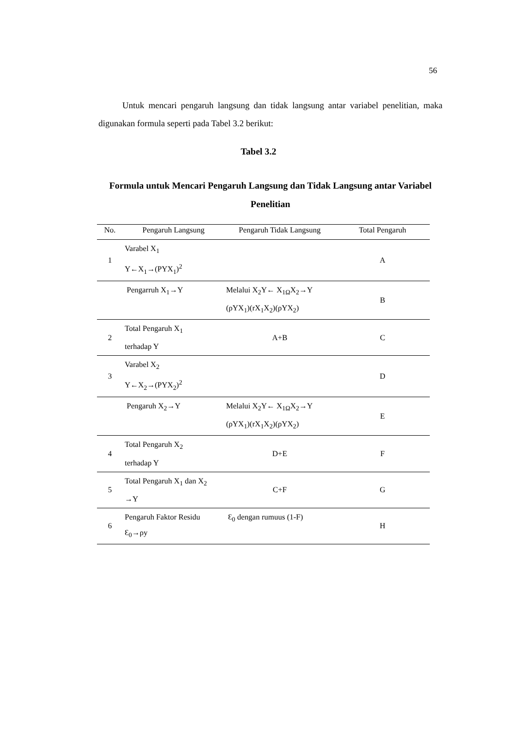56
Untuk mencari pengaruh langsung dan tidak langsung antar variabel penelitian, maka digunakan formula seperti pada Tabel 3.2 berikut:
Tabel 3.2
Formula untuk Mencari Pengaruh Langsung dan Tidak Langsung antar Variabel Penelitian
| No. | Pengaruh Langsung | Pengaruh Tidak Langsung | Total Pengaruh |
| --- | --- | --- | --- |
| 1 | Varabel X<sub>1</sub> Y←X<sub>1</sub>→(PYX<sub>1</sub>)<sup>2</sup> | | A |
| | Pengarruh X<sub>1</sub>→Y | Melalui X<sub>2</sub>Y← X<sub>1Ω</sub>X<sub>2</sub>→Y (ρYX<sub>1</sub>)(rX<sub>1</sub>X<sub>2</sub>)(ρYX<sub>2</sub>) | B |
| 2 | Total Pengaruh X<sub>1</sub> terhadap Y | A+B | C |
| 3 | Varabel X<sub>2</sub> Y←X<sub>2</sub>→(PYX<sub>2</sub>)<sup>2</sup> | | D |
| | Pengaruh X<sub>2</sub>→Y | Melalui X<sub>2</sub>Y← X<sub>1Ω</sub>X<sub>2</sub>→Y (ρYX<sub>1</sub>)(rX<sub>1</sub>X<sub>2</sub>)(ρYX<sub>2</sub>) | E |
| 4 | Total Pengaruh X<sub>2</sub> terhadap Y | D+E | F |
| 5 | Total Pengaruh X<sub>1</sub> dan X<sub>2</sub> →Y | C+F | G |
| 6 | Pengaruh Faktor Residu Ɛ<sub>0</sub>→ρy | Ɛ<sub>0</sub> dengan rumuus (1-F) | H |